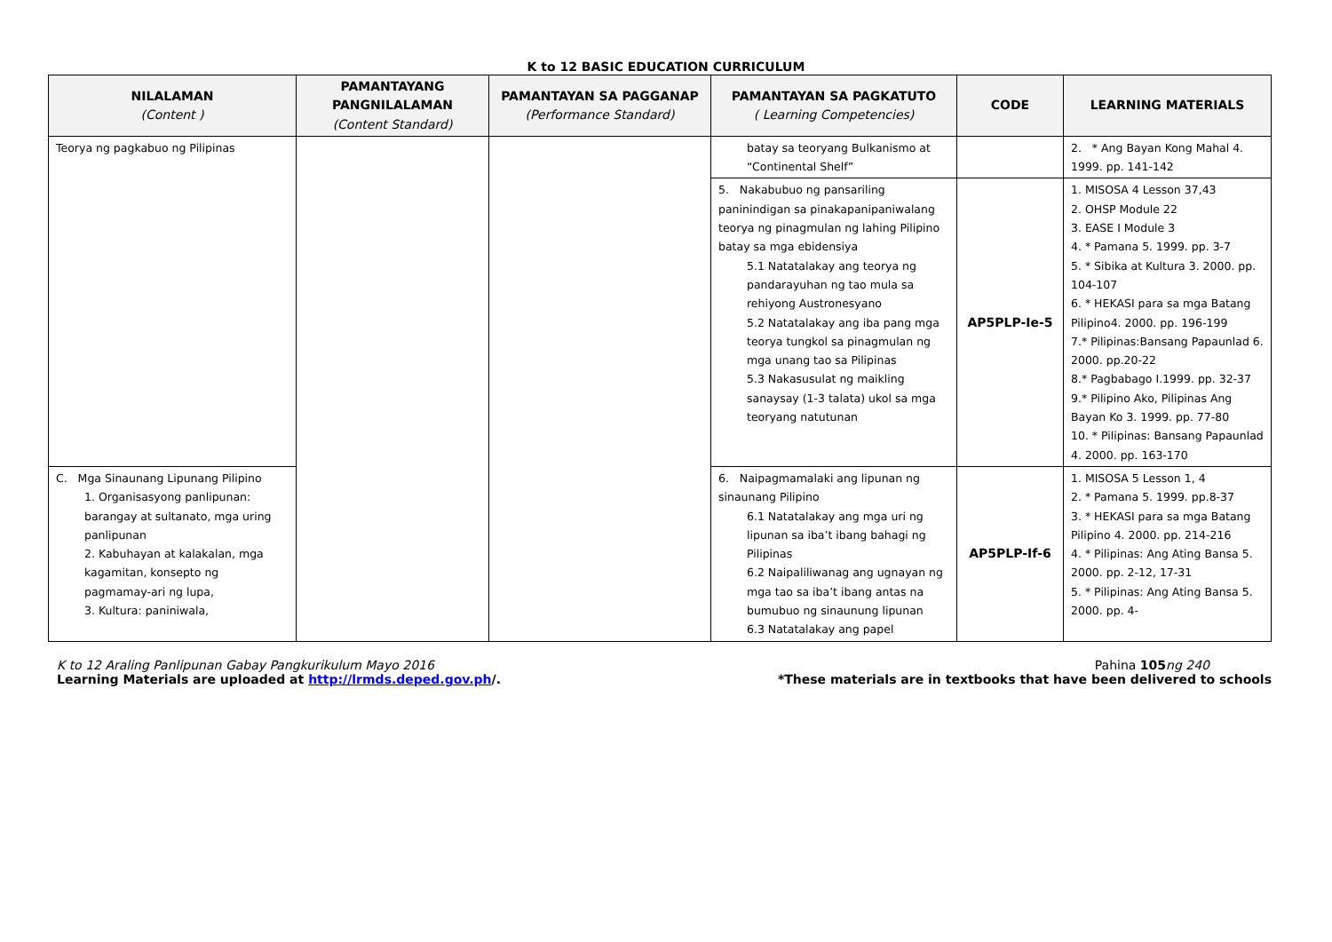K to 12 BASIC EDUCATION CURRICULUM
| NILALAMAN (Content ) | PAMANTAYANG PANGNILALAMAN (Content Standard) | PAMANTAYAN SA PAGGANAP (Performance Standard) | PAMANTAYAN SA PAGKATUTO ( Learning Competencies) | CODE | LEARNING MATERIALS |
| --- | --- | --- | --- | --- | --- |
| Teorya ng pagkabuo ng Pilipinas | | | batay sa teoryang Bulkanismo at “Continental Shelf” | | 2. * Ang Bayan Kong Mahal 4. 1999. pp. 141-142 |
| | | | 5. Nakabubuo ng pansariling paninindigan sa pinakapanipaniwalang teorya ng pinagmulan ng lahing Pilipino batay sa mga ebidensiya 5.1 Natatalakay ang teorya ng pandarayuhan ng tao mula sa rehiyong Austronesyano 5.2 Natatalakay ang iba pang mga teorya tungkol sa pinagmulan ng mga unang tao sa Pilipinas 5.3 Nakasusulat ng maikling sanaysay (1-3 talata) ukol sa mga teoryang natutunan | AP5PLP-Ie-5 | 1. MISOSA 4 Lesson 37,43 2. OHSP Module 22 3. EASE I Module 3 4. * Pamana 5. 1999. pp. 3-7 5. * Sibika at Kultura 3. 2000. pp. 104-107 6. * HEKASI para sa mga Batang Pilipino4. 2000. pp. 196-199 7.* Pilipinas:Bansang Papaunlad 6. 2000. pp.20-22 8.* Pagbabago I.1999. pp. 32-37 9.* Pilipino Ako, Pilipinas Ang Bayan Ko 3. 1999. pp. 77-80 10. * Pilipinas: Bansang Papaunlad 4. 2000. pp. 163-170 |
| C. Mga Sinaunang Lipunang Pilipino 1. Organisasyong panlipunan: barangay at sultanato, mga uring panlipunan 2. Kabuhayan at kalakalan, mga kagamitan, konsepto ng pagmamay-ari ng lupa, 3. Kultura: paniniwala, | | | 6. Naipagmamalaki ang lipunan ng sinaunang Pilipino 6.1 Natatalakay ang mga uri ng lipunan sa iba’t ibang bahagi ng Pilipinas 6.2 Naipaliliwanag ang ugnayan ng mga tao sa iba’t ibang antas na bumubuo ng sinaunung lipunan 6.3 Natatalakay ang papel | AP5PLP-If-6 | 1. MISOSA 5 Lesson 1, 4 2. * Pamana 5. 1999. pp.8-37 3. * HEKASI para sa mga Batang Pilipino 4. 2000. pp. 214-216 4. * Pilipinas: Ang Ating Bansa 5. 2000. pp. 2-12, 17-31 5. * Pilipinas: Ang Ating Bansa 5. 2000. pp. 4- |
K to 12 Araling Panlipunan Gabay Pangkurikulum Mayo 2016 Pahina 105 ng 240
Learning Materials are uploaded at http://lrmds.deped.gov.ph/. *These materials are in textbooks that have been delivered to schools